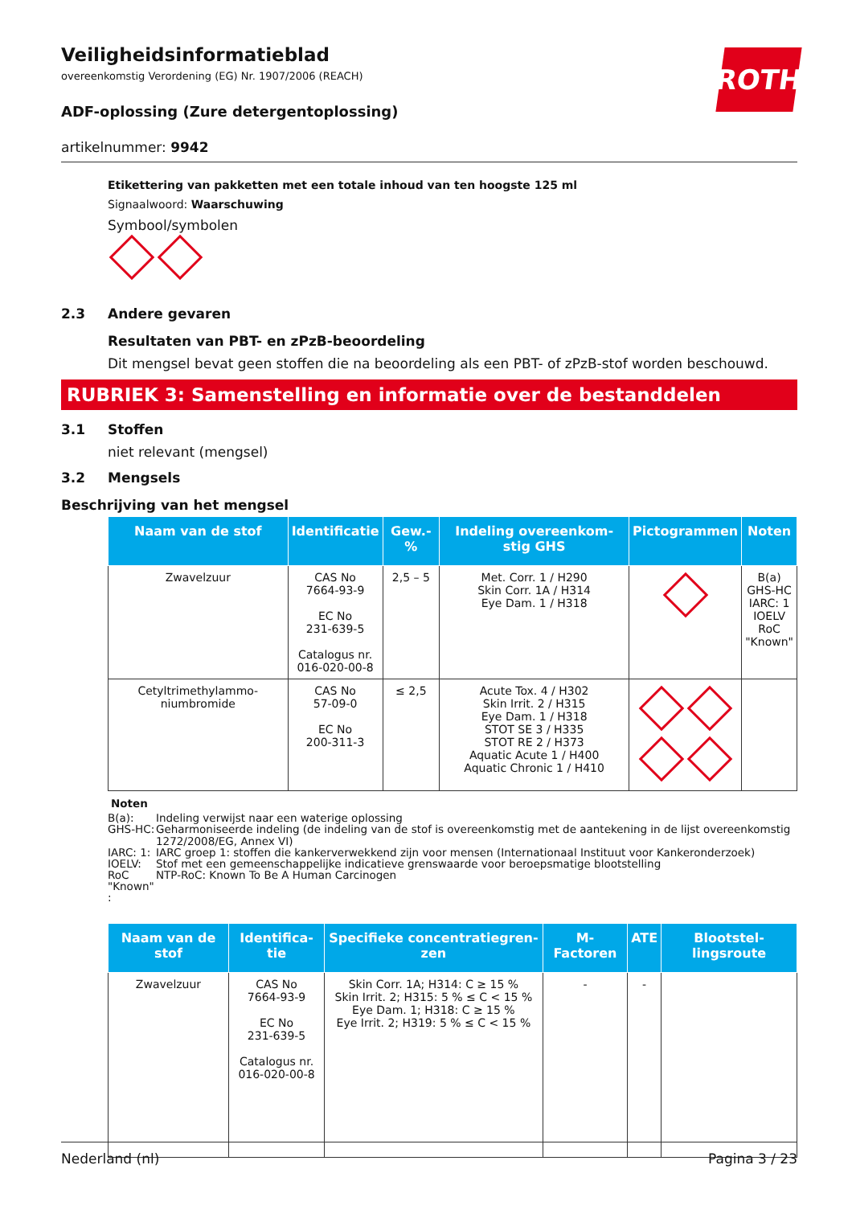ROTH
Veiligheidsinformatieblad
overeenkomstig Verordening (EG) Nr. 1907/2006 (REACH)
ADF-oplossing (Zure detergentoplossing)
artikelnummer: 9942
Etikettering van pakketten met een totale inhoud van ten hoogste 125 ml
Signaalwoord: Waarschuwing
Symbool/symbolen
2.3 Andere gevaren
Resultaten van PBT- en zPzB-beoordeling
Dit mengsel bevat geen stoffen die na beoordeling als een PBT- of zPzB-stof worden beschouwd.
RUBRIEK 3: Samenstelling en informatie over de bestanddelen
3.1 Stoffen
niet relevant (mengsel)
3.2 Mengsels
Beschrijving van het mengsel
| Naam van de stof | Identificatie | Gew.-% | Indeling overeenkom-stig GHS | Pictogrammen | Noten |
| --- | --- | --- | --- | --- | --- |
| Zwavelzuur | CAS No 7664-93-9 EC No 231-639-5 Catalogus nr. 016-020-00-8 | 2,5 – 5 | Met. Corr. 1 / H290 Skin Corr. 1A / H314 Eye Dam. 1 / H318 | | B(a) GHS-HC IARC: 1 IOELV RoC "Known" |
| Cetyltrimethylammo-niumbromide | CAS No 57-09-0 EC No 200-311-3 | ≤ 2,5 | Acute Tox. 4 / H302 Skin Irrit. 2 / H315 Eye Dam. 1 / H318 STOT SE 3 / H335 STOT RE 2 / H373 Aquatic Acute 1 / H400 Aquatic Chronic 1 / H410 | | |
Noten
B(a): Indeling verwijst naar een waterige oplossing
GHS-HC: Geharmoniseerde indeling (de indeling van de stof is overeenkomstig met de aantekening in de lijst overeenkomstig 1272/2008/EG, Annex VI)
IARC: 1: IARC groep 1: stoffen die kankerverwekkend zijn voor mensen (Internationaal Instituut voor Kankeronderzoek)
IOELV: Stof met een gemeenschappelijke indicatieve grenswaarde voor beroepsmatige blootstelling
RoC "Known" : NTP-RoC: Known To Be A Human Carcinogen
| Naam van de stof | Identifica-tie | Specifieke concentratiegren-zen | M-Factoren | ATE | Blootstel-lingsroute |
| --- | --- | --- | --- | --- | --- |
| Zwavelzuur | CAS No 7664-93-9 EC No 231-639-5 Catalogus nr. 016-020-00-8 | Skin Corr. 1A; H314: C ≥ 15 % Skin Irrit. 2; H315: 5 % ≤ C < 15 % Eye Dam. 1; H318: C ≥ 15 % Eye Irrit. 2; H319: 5 % ≤ C < 15 % | - | - | |
Nederland (nl) Pagina 3 / 23